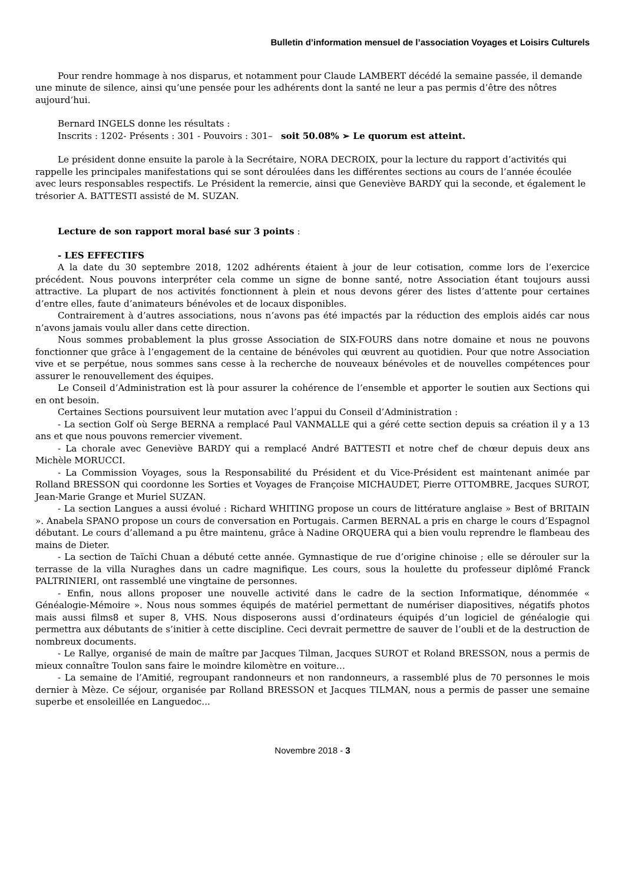Bulletin d’information mensuel de l’association Voyages et Loisirs Culturels
Pour rendre hommage à nos disparus, et notamment pour Claude LAMBERT décédé la semaine passée, il demande une minute de silence, ainsi qu’une pensée pour les adhérents dont la santé ne leur a pas permis d’être des nôtres aujourd’hui.
Bernard INGELS donne les résultats :
Inscrits : 1202- Présents : 301 - Pouvoirs : 301– soit 50.08% ➢ Le quorum est atteint.
Le président donne ensuite la parole à la Secrétaire, NORA DECROIX, pour la lecture du rapport d’activités qui rappelle les principales manifestations qui se sont déroulées dans les différentes sections au cours de l’année écoulée avec leurs responsables respectifs. Le Président la remercie, ainsi que Geneviève BARDY qui la seconde, et également le trésorier A. BATTESTI assisté de M. SUZAN.
Lecture de son rapport moral basé sur 3 points :
- LES EFFECTIFS
A la date du 30 septembre 2018, 1202 adhérents étaient à jour de leur cotisation, comme lors de l’exercice précédent. Nous pouvons interpréter cela comme un signe de bonne santé, notre Association étant toujours aussi attractive. La plupart de nos activités fonctionnent à plein et nous devons gérer des listes d’attente pour certaines d’entre elles, faute d’animateurs bénévoles et de locaux disponibles.
Contrairement à d’autres associations, nous n’avons pas été impactés par la réduction des emplois aidés car nous n’avons jamais voulu aller dans cette direction.
Nous sommes probablement la plus grosse Association de SIX-FOURS dans notre domaine et nous ne pouvons fonctionner que grâce à l’engagement de la centaine de bénévoles qui œuvrent au quotidien. Pour que notre Association vive et se perpétue, nous sommes sans cesse à la recherche de nouveaux bénévoles et de nouvelles compétences pour assurer le renouvellement des équipes.
Le Conseil d’Administration est là pour assurer la cohérence de l’ensemble et apporter le soutien aux Sections qui en ont besoin.
Certaines Sections poursuivent leur mutation avec l’appui du Conseil d’Administration :
- La section Golf où Serge BERNA a remplacé Paul VANMALLE qui a géré cette section depuis sa création il y a 13 ans et que nous pouvons remercier vivement.
- La chorale avec Geneviève BARDY qui a remplacé André BATTESTI et notre chef de chœur depuis deux ans Michèle MORUCCI.
- La Commission Voyages, sous la Responsabilité du Président et du Vice-Président est maintenant animée par Rolland BRESSON qui coordonne les Sorties et Voyages de Françoise MICHAUDET, Pierre OTTOMBRE, Jacques SUROT, Jean-Marie Grange et Muriel SUZAN.
- La section Langues a aussi évolué : Richard WHITING propose un cours de littérature anglaise » Best of BRITAIN ». Anabela SPANO propose un cours de conversation en Portugais. Carmen BERNAL a pris en charge le cours d’Espagnol débutant. Le cours d’allemand a pu être maintenu, grâce à Nadine ORQUERA qui a bien voulu reprendre le flambeau des mains de Dieter.
- La section de Taïchi Chuan a débuté cette année. Gymnastique de rue d’origine chinoise ; elle se dérouler sur la terrasse de la villa Nuraghes dans un cadre magnifique. Les cours, sous la houlette du professeur diplômé Franck PALTRINIERI, ont rassemblé une vingtaine de personnes.
- Enfin, nous allons proposer une nouvelle activité dans le cadre de la section Informatique, dénommée « Généalogie-Mémoire ». Nous nous sommes équipés de matériel permettant de numériser diapositives, négatifs photos mais aussi films8 et super 8, VHS. Nous disposerons aussi d’ordinateurs équipés d’un logiciel de généalogie qui permettra aux débutants de s’initier à cette discipline. Ceci devrait permettre de sauver de l’oubli et de la destruction de nombreux documents.
- Le Rallye, organisé de main de maître par Jacques Tilman, Jacques SUROT et Roland BRESSON, nous a permis de mieux connaître Toulon sans faire le moindre kilomètre en voiture…
- La semaine de l’Amitié, regroupant randonneurs et non randonneurs, a rassemblé plus de 70 personnes le mois dernier à Mèze. Ce séjour, organisée par Rolland BRESSON et Jacques TILMAN, nous a permis de passer une semaine superbe et ensoleillée en Languedoc...
Novembre 2018 - 3